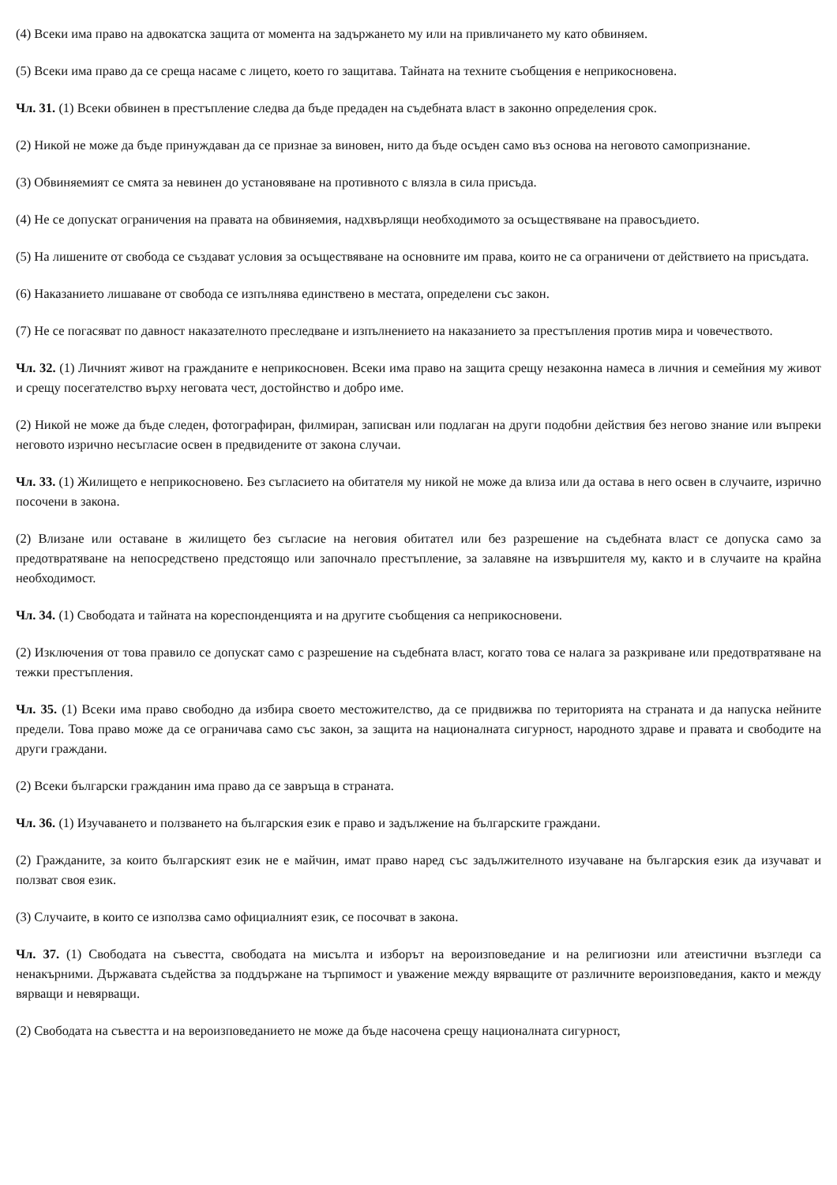(4) Всеки има право на адвокатска защита от момента на задържането му или на привличането му като обвиняем.
(5) Всеки има право да се среща насаме с лицето, което го защитава. Тайната на техните съобщения е неприкосновена.
Чл. 31. (1) Всеки обвинен в престъпление следва да бъде предаден на съдебната власт в законно определения срок.
(2) Никой не може да бъде принуждаван да се признае за виновен, нито да бъде осъден само въз основа на неговото самопризнание.
(3) Обвиняемият се смята за невинен до установяване на противното с влязла в сила присъда.
(4) Не се допускат ограничения на правата на обвиняемия, надхвърлящи необходимото за осъществяване на правосъдието.
(5) На лишените от свобода се създават условия за осъществяване на основните им права, които не са ограничени от действието на присъдата.
(6) Наказанието лишаване от свобода се изпълнява единствено в местата, определени със закон.
(7) Не се погасяват по давност наказателното преследване и изпълнението на наказанието за престъпления против мира и човечеството.
Чл. 32. (1) Личният живот на гражданите е неприкосновен. Всеки има право на защита срещу незаконна намеса в личния и семейния му живот и срещу посегателство върху неговата чест, достойнство и добро име.
(2) Никой не може да бъде следен, фотографиран, филмиран, записван или подлаган на други подобни действия без негово знание или въпреки неговото изрично несъгласие освен в предвидените от закона случаи.
Чл. 33. (1) Жилището е неприкосновено. Без съгласието на обитателя му никой не може да влиза или да остава в него освен в случаите, изрично посочени в закона.
(2) Влизане или оставане в жилището без съгласие на неговия обитател или без разрешение на съдебната власт се допуска само за предотвратяване на непосредствено предстоящо или започнало престъпление, за залавяне на извършителя му, както и в случаите на крайна необходимост.
Чл. 34. (1) Свободата и тайната на кореспонденцията и на другите съобщения са неприкосновени.
(2) Изключения от това правило се допускат само с разрешение на съдебната власт, когато това се налага за разкриване или предотвратяване на тежки престъпления.
Чл. 35. (1) Всеки има право свободно да избира своето местожителство, да се придвижва по територията на страната и да напуска нейните предели. Това право може да се ограничава само със закон, за защита на националната сигурност, народното здраве и правата и свободите на други граждани.
(2) Всеки български гражданин има право да се завръща в страната.
Чл. 36. (1) Изучаването и ползването на българския език е право и задължение на българските граждани.
(2) Гражданите, за които българският език не е майчин, имат право наред със задължителното изучаване на българския език да изучават и ползват своя език.
(3) Случаите, в които се използва само официалният език, се посочват в закона.
Чл. 37. (1) Свободата на съвестта, свободата на мисълта и изборът на вероизповедание и на религиозни или атеистични възгледи са ненакърними. Държавата съдейства за поддържане на търпимост и уважение между вярващите от различните вероизповедания, както и между вярващи и невярващи.
(2) Свободата на съвестта и на вероизповеданието не може да бъде насочена срещу националната сигурност,